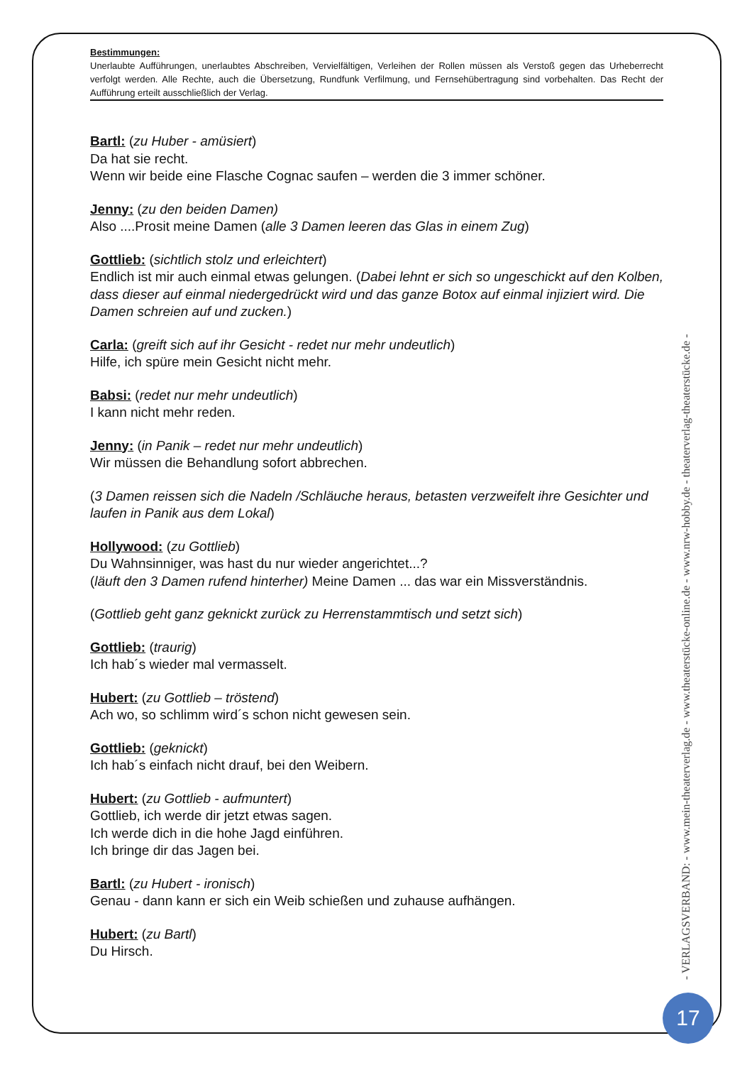Bestimmungen:
Unerlaubte Aufführungen, unerlaubtes Abschreiben, Vervielfältigen, Verleihen der Rollen müssen als Verstoß gegen das Urheberrecht verfolgt werden. Alle Rechte, auch die Übersetzung, Rundfunk Verfilmung, und Fernsehübertragung sind vorbehalten. Das Recht der Aufführung erteilt ausschließlich der Verlag.
Bartl: (zu Huber - amüsiert)
Da hat sie recht.
Wenn wir beide eine Flasche Cognac saufen – werden die 3 immer schöner.
Jenny: (zu den beiden Damen)
Also ....Prosit meine Damen (alle 3 Damen leeren das Glas in einem Zug)
Gottlieb: (sichtlich stolz und erleichtert)
Endlich ist mir auch einmal etwas gelungen. (Dabei lehnt er sich so ungeschickt auf den Kolben, dass dieser auf einmal niedergedrückt wird und das ganze Botox auf einmal injiziert wird. Die Damen schreien auf und zucken.)
Carla: (greift sich auf ihr Gesicht - redet nur mehr undeutlich)
Hilfe, ich spüre mein Gesicht nicht mehr.
Babsi: (redet nur mehr undeutlich)
I kann nicht mehr reden.
Jenny: (in Panik – redet nur mehr undeutlich)
Wir müssen die Behandlung sofort abbrechen.
(3 Damen reissen sich die Nadeln /Schläuche heraus, betasten verzweifelt ihre Gesichter und laufen in Panik aus dem Lokal)
Hollywood: (zu Gottlieb)
Du Wahnsinniger, was hast du nur wieder angerichtet...?
(läuft den 3 Damen rufend hinterher) Meine Damen ... das war ein Missverständnis.
(Gottlieb geht ganz geknickt zurück zu Herrenstammtisch und setzt sich)
Gottlieb: (traurig)
Ich hab´s wieder mal vermasselt.
Hubert: (zu Gottlieb – tröstend)
Ach wo, so schlimm wird´s schon nicht gewesen sein.
Gottlieb: (geknickt)
Ich hab´s einfach nicht drauf, bei den Weibern.
Hubert: (zu Gottlieb - aufmuntert)
Gottlieb, ich werde dir jetzt etwas sagen.
Ich werde dich in die hohe Jagd einführen.
Ich bringe dir das Jagen bei.
Bartl: (zu Hubert - ironisch)
Genau - dann kann er sich ein Weib schießen und zuhause aufhängen.
Hubert: (zu Bartl)
Du Hirsch.
- VERLAGSVERBAND: - www.mein-theaterverlag.de - www.theaterstücke-online.de - www.nrw-hobby.de - theaterverlag-theaterstücke.de -
17